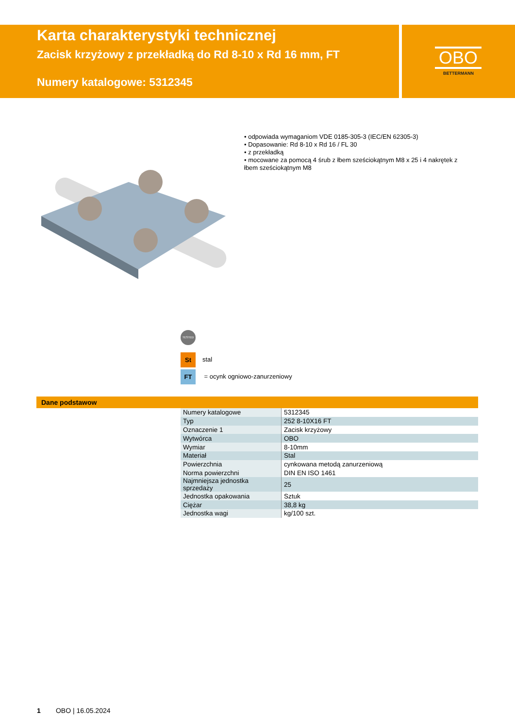Karta charakterystyki technicznej
Zacisk krzyżowy z przekładką do Rd 8-10 x Rd 16 mm, FT
Numery katalogowe: 5312345
OBO
BETTERMANN
• odpowiada wymaganiom VDE 0185-305-3 (IEC/EN 62305-3)
• Dopasowanie: Rd 8-10 x Rd 16 / FL 30
• z przekładką
• mocowane za pomocą 4 śrub z łbem sześciokątnym M8 x 25 i 4 nakrętek z łbem sześciokątnym M8
TESTED
St stal
FT = ocynk ogniowo-zanurzeniowy
Dane podstawow
| Numery katalogowe | 5312345 |
| Typ | 252 8-10X16 FT |
| Oznaczenie 1 | Zacisk krzyżowy |
| Wytwórca | OBO |
| Wymiar | 8-10mm |
| Materiał | Stal |
| Powierzchnia | cynkowana metodą zanurzeniową |
| Norma powierzchni | DIN EN ISO 1461 |
| Najmniejsza jednostka sprzedaży | 25 |
| Jednostka opakowania | Sztuk |
| Ciężar | 38,8 kg |
| Jednostka wagi | kg/100 szt. |
1 OBO | 16.05.2024